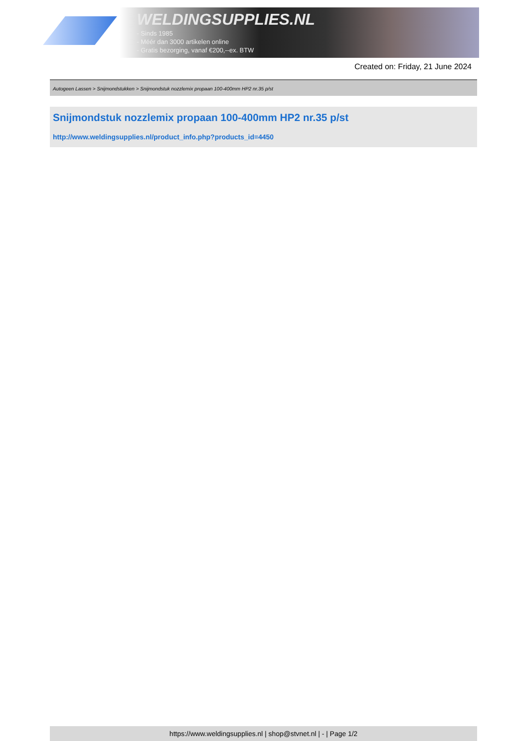WELDINGSUPPLIES.NL
- Sinds 1985
- Méér dan 3000 artikelen online
- Gratis bezorging, vanaf €200,--ex. BTW
Created on: Friday, 21 June 2024
Autogeen Lassen > Snijmondstukken > Snijmondstuk nozzlemix propaan 100-400mm HP2 nr.35 p/st
Snijmondstuk nozzlemix propaan 100-400mm HP2 nr.35 p/st
http://www.weldingsupplies.nl/product_info.php?products_id=4450
https://www.weldingsupplies.nl | shop@stvnet.nl | - | Page 1/2